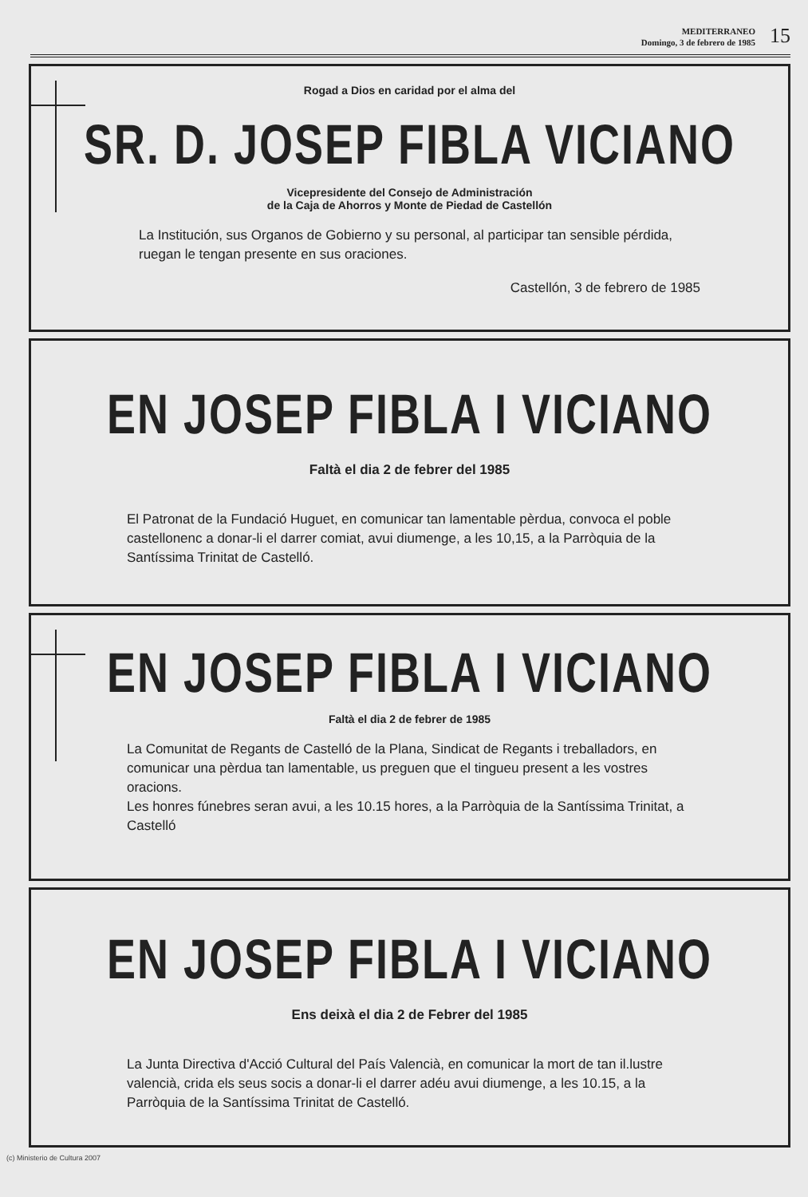MEDITERRANEO
Domingo, 3 de febrero de 1985
15
Rogad a Dios en caridad por el alma del
SR. D. JOSEP FIBLA VICIANO
Vicepresidente del Consejo de Administración
de la Caja de Ahorros y Monte de Piedad de Castellón
La Institución, sus Organos de Gobierno y su personal, al participar tan sensible pérdida, ruegan le tengan presente en sus oraciones.
Castellón, 3 de febrero de 1985
EN JOSEP FIBLA I VICIANO
Faltà el dia 2 de febrer del 1985
El Patronat de la Fundació Huguet, en comunicar tan lamentable pèrdua, convoca el poble castellonenc a donar-li el darrer comiat, avui diumenge, a les 10,15, a la Parròquia de la Santíssima Trinitat de Castelló.
EN JOSEP FIBLA I VICIANO
Faltà el dia 2 de febrer de 1985
La Comunitat de Regants de Castelló de la Plana, Sindicat de Regants i treballadors, en comunicar una pèrdua tan lamentable, us preguen que el tingueu present a les vostres oracions.
Les honres fúnebres seran avui, a les 10.15 hores, a la Parròquia de la Santíssima Trinitat, a Castelló
EN JOSEP FIBLA I VICIANO
Ens deixà el dia 2 de Febrer del 1985
La Junta Directiva d'Acció Cultural del País Valencià, en comunicar la mort de tan il.lustre valencià, crida els seus socis a donar-li el darrer adéu avui diumenge, a les 10.15, a la Parròquia de la Santíssima Trinitat de Castelló.
(c) Ministerio de Cultura 2007